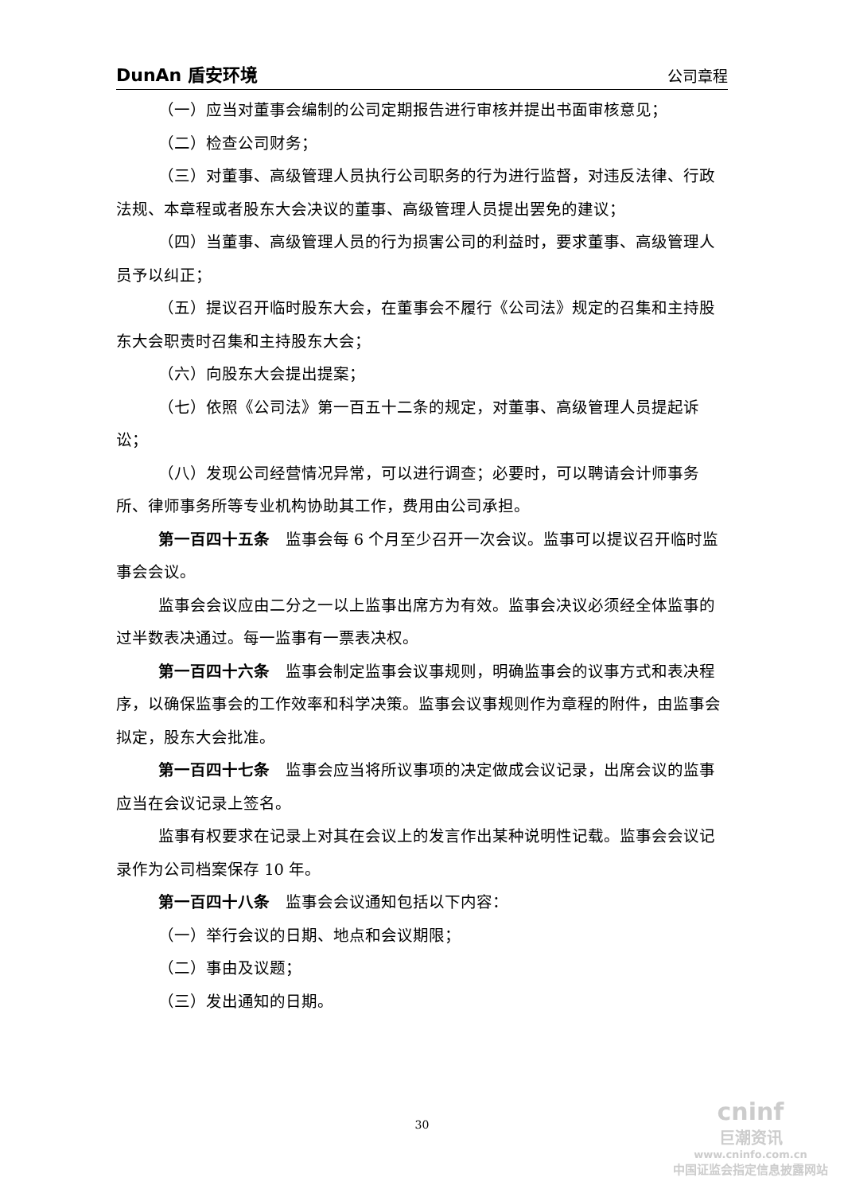DunAn 盾安环境 公司章程
（一）应当对董事会编制的公司定期报告进行审核并提出书面审核意见；
（二）检查公司财务；
（三）对董事、高级管理人员执行公司职务的行为进行监督，对违反法律、行政法规、本章程或者股东大会决议的董事、高级管理人员提出罢免的建议；
（四）当董事、高级管理人员的行为损害公司的利益时，要求董事、高级管理人员予以纠正；
（五）提议召开临时股东大会，在董事会不履行《公司法》规定的召集和主持股东大会职责时召集和主持股东大会；
（六）向股东大会提出提案；
（七）依照《公司法》第一百五十二条的规定，对董事、高级管理人员提起诉讼；
（八）发现公司经营情况异常，可以进行调查；必要时，可以聘请会计师事务所、律师事务所等专业机构协助其工作，费用由公司承担。
第一百四十五条　监事会每 6 个月至少召开一次会议。监事可以提议召开临时监事会会议。
监事会会议应由二分之一以上监事出席方为有效。监事会决议必须经全体监事的过半数表决通过。每一监事有一票表决权。
第一百四十六条　监事会制定监事会议事规则，明确监事会的议事方式和表决程序，以确保监事会的工作效率和科学决策。监事会议事规则作为章程的附件，由监事会拟定，股东大会批准。
第一百四十七条　监事会应当将所议事项的决定做成会议记录，出席会议的监事应当在会议记录上签名。
监事有权要求在记录上对其在会议上的发言作出某种说明性记载。监事会会议记录作为公司档案保存 10 年。
第一百四十八条　监事会会议通知包括以下内容：
（一）举行会议的日期、地点和会议期限；
（二）事由及议题；
（三）发出通知的日期。
30
cninf
巨潮资讯
www.cninfo.com.cn
中国证监会指定信息披露网站